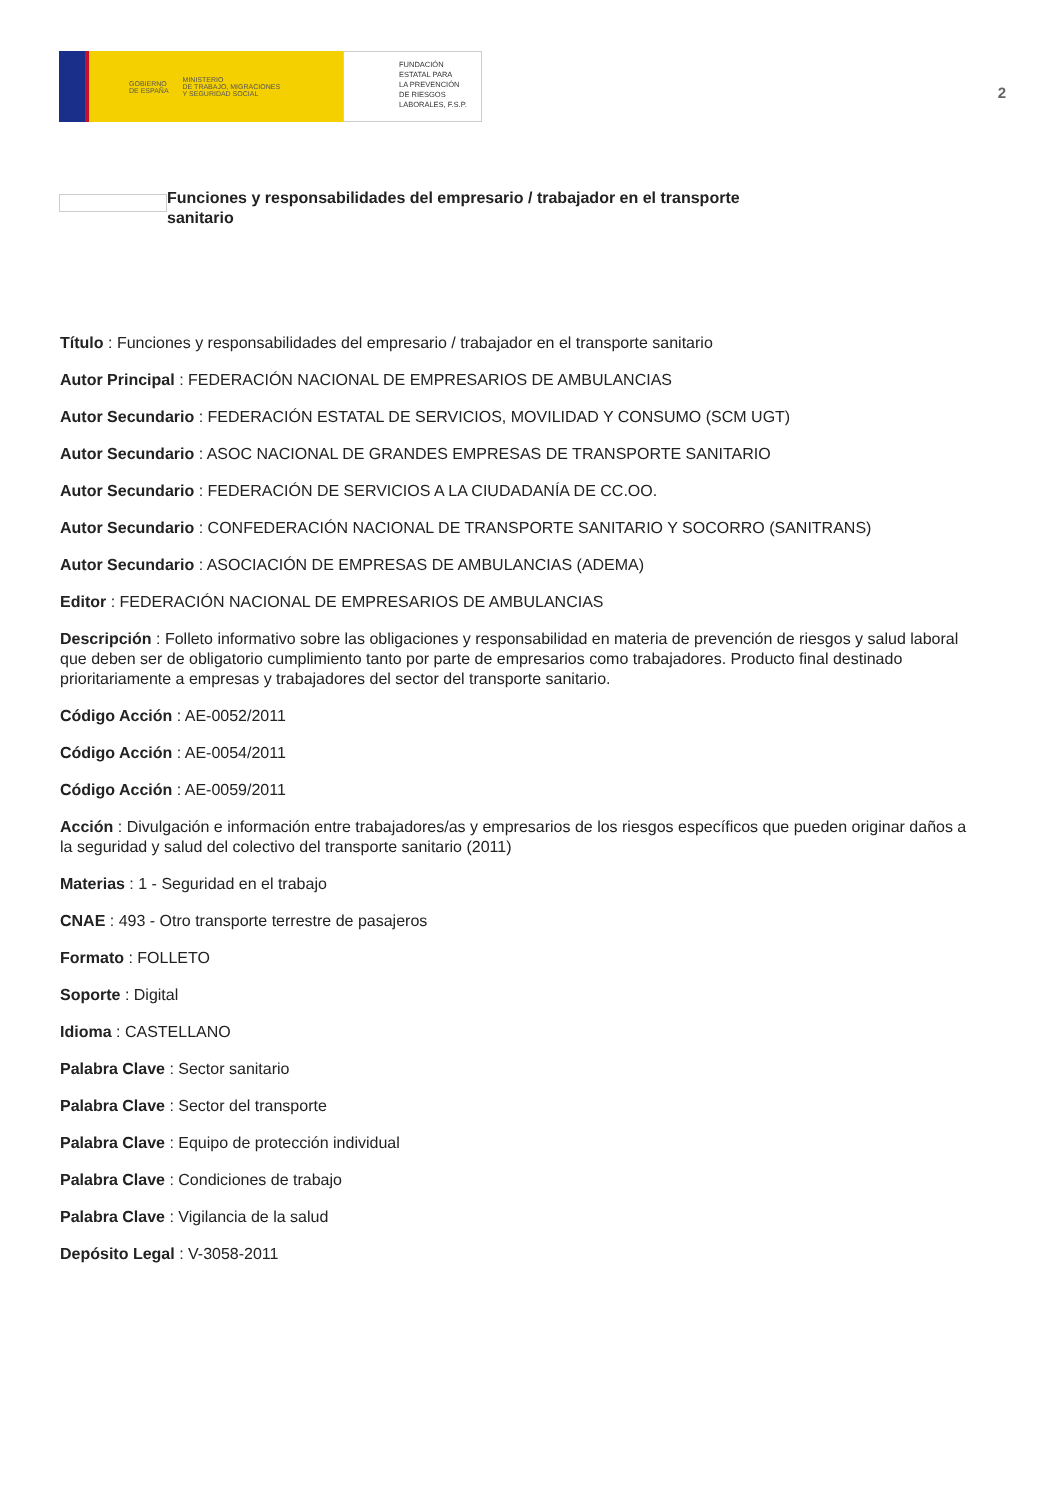GOBIERNO
DE ESPAÑA MINISTERIO
DE TRABAJO, MIGRACIONES
Y SEGURIDAD SOCIAL
FUNDACIÓN
ESTATAL PARA
LA PREVENCIÓN
DE RIESGOS
LABORALES, F.S.P.
2
Funciones y responsabilidades del empresario / trabajador en el transporte sanitario
Título : Funciones y responsabilidades del empresario / trabajador en el transporte sanitario
Autor Principal : FEDERACIÓN NACIONAL DE EMPRESARIOS DE AMBULANCIAS
Autor Secundario : FEDERACIÓN ESTATAL DE SERVICIOS, MOVILIDAD Y CONSUMO (SCM UGT)
Autor Secundario : ASOC NACIONAL DE GRANDES EMPRESAS DE TRANSPORTE SANITARIO
Autor Secundario : FEDERACIÓN DE SERVICIOS A LA CIUDADANÍA DE CC.OO.
Autor Secundario : CONFEDERACIÓN NACIONAL DE TRANSPORTE SANITARIO Y SOCORRO (SANITRANS)
Autor Secundario : ASOCIACIÓN DE EMPRESAS DE AMBULANCIAS (ADEMA)
Editor : FEDERACIÓN NACIONAL DE EMPRESARIOS DE AMBULANCIAS
Descripción : Folleto informativo sobre las obligaciones y responsabilidad en materia de prevención de riesgos y salud laboral que deben ser de obligatorio cumplimiento tanto por parte de empresarios como trabajadores. Producto final destinado prioritariamente a empresas y trabajadores del sector del transporte sanitario.
Código Acción : AE-0052/2011
Código Acción : AE-0054/2011
Código Acción : AE-0059/2011
Acción : Divulgación e información entre trabajadores/as y empresarios de los riesgos específicos que pueden originar daños a la seguridad y salud del colectivo del transporte sanitario (2011)
Materias : 1 - Seguridad en el trabajo
CNAE : 493 - Otro transporte terrestre de pasajeros
Formato : FOLLETO
Soporte : Digital
Idioma : CASTELLANO
Palabra Clave : Sector sanitario
Palabra Clave : Sector del transporte
Palabra Clave : Equipo de protección individual
Palabra Clave : Condiciones de trabajo
Palabra Clave : Vigilancia de la salud
Depósito Legal : V-3058-2011